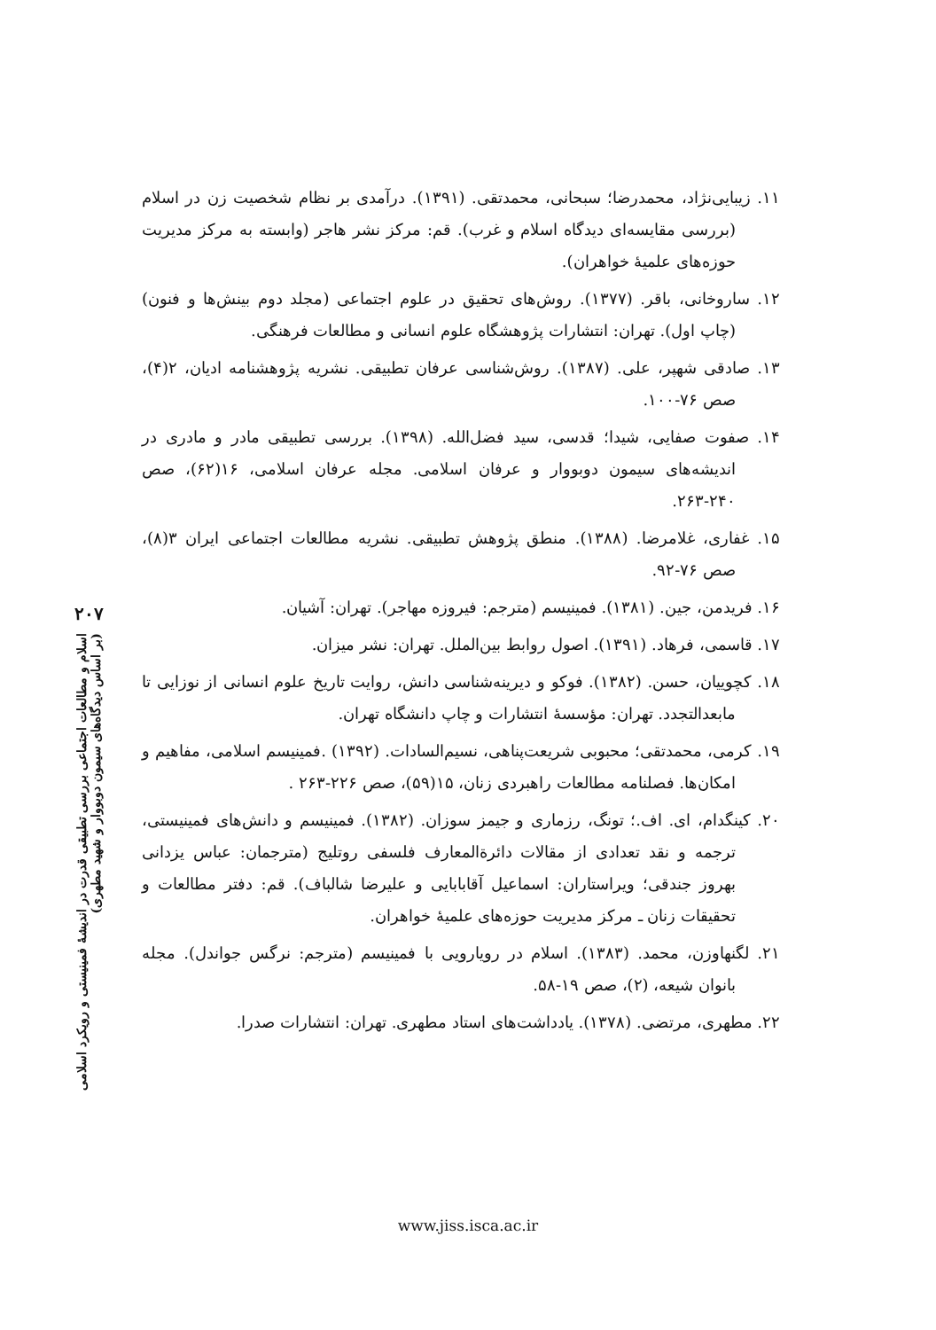۱۱. زیبایی‌نژاد، محمدرضا؛ سبحانی، محمدتقی. (۱۳۹۱). درآمدی بر نظام شخصیت زن در اسلام (بررسی مقایسه‌ای دیدگاه اسلام و غرب). قم: مرکز نشر هاجر (وابسته به مرکز مدیریت حوزه‌های علمیهٔ خواهران).
۱۲. ساروخانی، باقر. (۱۳۷۷). روش‌های تحقیق در علوم اجتماعی (مجلد دوم بینش‌ها و فنون) (چاپ اول). تهران: انتشارات پژوهشگاه علوم انسانی و مطالعات فرهنگی.
۱۳. صادقی شهپر، علی. (۱۳۸۷). روش‌شناسی عرفان تطبیقی. نشریه پژوهشنامه ادیان، ۲(۴)، صص ۷۶-۱۰۰.
۱۴. صفوت صفایی، شیدا؛ قدسی، سید فضل‌الله. (۱۳۹۸). بررسی تطبیقی مادر و مادری در اندیشه‌های سیمون دوبووار و عرفان اسلامی. مجله عرفان اسلامی، ۱۶(۶۲)، صص ۲۴۰-۲۶۳.
۱۵. غفاری، غلامرضا. (۱۳۸۸). منطق پژوهش تطبیقی. نشریه مطالعات اجتماعی ایران ۳(۸)، صص ۷۶-۹۲.
۱۶. فریدمن، جین. (۱۳۸۱). فمینیسم (مترجم: فیروزه مهاجر). تهران: آشیان.
۱۷. قاسمی، فرهاد. (۱۳۹۱). اصول روابط بین‌الملل. تهران: نشر میزان.
۱۸. کچوییان، حسن. (۱۳۸۲). فوکو و دیرینه‌شناسی دانش، روایت تاریخ علوم انسانی از نوزایی تا مابعدالتجدد. تهران: مؤسسهٔ انتشارات و چاپ دانشگاه تهران.
۱۹. کرمی، محمدتقی؛ محبوبی شریعت‌پناهی، نسیم‌السادات. (۱۳۹۲) .فمینیسم اسلامی، مفاهیم و امکان‌ها. فصلنامه مطالعات راهبردی زنان، ۱۵(۵۹)، صص ۲۲۶-۲۶۳ .
۲۰. کینگدام، ای. اف.؛ تونگ، رزماری و جیمز سوزان. (۱۳۸۲). فمینیسم و دانش‌های فمینیستی، ترجمه و نقد تعدادی از مقالات دائرةالمعارف فلسفی روتلیج (مترجمان: عباس یزدانی بهروز جندقی؛ ویراستاران: اسماعیل آقابابایی و علیرضا شالباف). قم: دفتر مطالعات و تحقیقات زنان ـ مرکز مدیریت حوزه‌های علمیهٔ خواهران.
۲۱. لگنهاوزن، محمد. (۱۳۸۳). اسلام در رویارویی با فمینیسم (مترجم: نرگس جواندل). مجله بانوان شیعه، (۲)، صص ۱۹-۵۸.
۲۲. مطهری، مرتضی. (۱۳۷۸). یادداشت‌های استاد مطهری. تهران: انتشارات صدرا.
۲۰۷
اسلام و مطالعات اجتماعی بررسی تطبیقی قدرت در اندیشهٔ فمینیستی و رویکرد اسلامی
(بر اساس دیدگاه‌های سیمون دوبووار و شهید مطهری)
www.jiss.isca.ac.ir